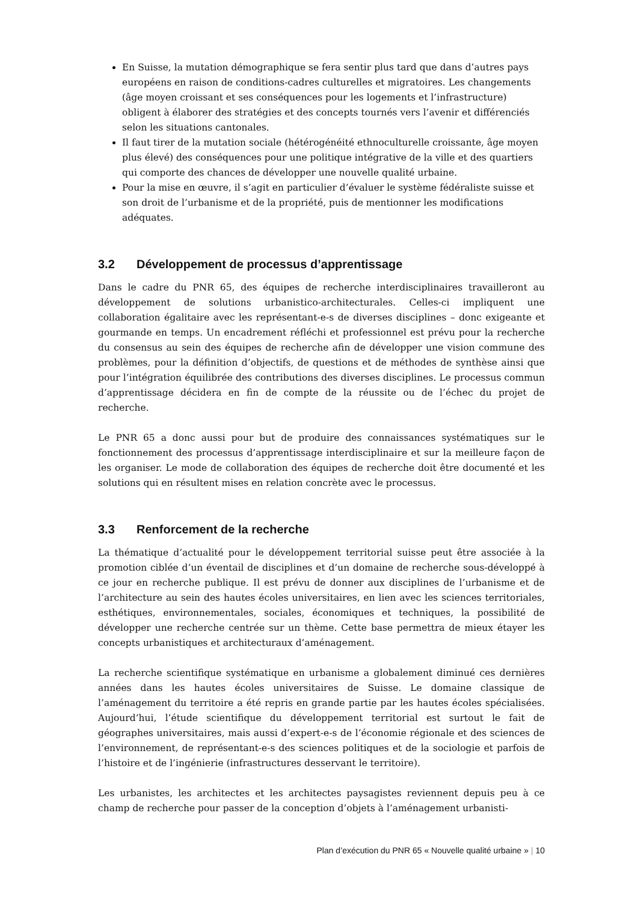En Suisse, la mutation démographique se fera sentir plus tard que dans d’autres pays européens en raison de conditions-cadres culturelles et migratoires. Les changements (âge moyen croissant et ses conséquences pour les logements et l’infrastructure) obligent à élaborer des stratégies et des concepts tournés vers l’avenir et différenciés selon les situations cantonales.
Il faut tirer de la mutation sociale (hétérogénéité ethnoculturelle croissante, âge moyen plus élevé) des conséquences pour une politique intégrative de la ville et des quartiers qui comporte des chances de développer une nouvelle qualité urbaine.
Pour la mise en œuvre, il s’agit en particulier d’évaluer le système fédéraliste suisse et son droit de l’urbanisme et de la propriété, puis de mentionner les modifications adéquates.
3.2 Développement de processus d’apprentissage
Dans le cadre du PNR 65, des équipes de recherche interdisciplinaires travailleront au développement de solutions urbanistico-architecturales. Celles-ci impliquent une collaboration égalitaire avec les représentant-e-s de diverses disciplines – donc exigeante et gourmande en temps. Un encadrement réfléchi et professionnel est prévu pour la recherche du consensus au sein des équipes de recherche afin de développer une vision commune des problèmes, pour la définition d’objectifs, de questions et de méthodes de synthèse ainsi que pour l’intégration équilibrée des contributions des diverses disciplines. Le processus commun d’apprentissage décidera en fin de compte de la réussite ou de l’échec du projet de recherche.
Le PNR 65 a donc aussi pour but de produire des connaissances systématiques sur le fonctionnement des processus d’apprentissage interdisciplinaire et sur la meilleure façon de les organiser. Le mode de collaboration des équipes de recherche doit être documenté et les solutions qui en résultent mises en relation concrète avec le processus.
3.3 Renforcement de la recherche
La thématique d’actualité pour le développement territorial suisse peut être associée à la promotion ciblée d’un éventail de disciplines et d’un domaine de recherche sous-développé à ce jour en recherche publique. Il est prévu de donner aux disciplines de l’urbanisme et de l’architecture au sein des hautes écoles universitaires, en lien avec les sciences territoriales, esthétiques, environnementales, sociales, économiques et techniques, la possibilité de développer une recherche centrée sur un thème. Cette base permettra de mieux étayer les concepts urbanistiques et architecturaux d’aménagement.
La recherche scientifique systématique en urbanisme a globalement diminué ces dernières années dans les hautes écoles universitaires de Suisse. Le domaine classique de l’aménagement du territoire a été repris en grande partie par les hautes écoles spécialisées. Aujourd’hui, l’étude scientifique du développement territorial est surtout le fait de géographes universitaires, mais aussi d’expert-e-s de l’économie régionale et des sciences de l’environnement, de représentant-e-s des sciences politiques et de la sociologie et parfois de l’histoire et de l’ingénierie (infrastructures desservant le territoire).
Les urbanistes, les architectes et les architectes paysagistes reviennent depuis peu à ce champ de recherche pour passer de la conception d’objets à l’aménagement urbanisti-
Plan d’exécution du PNR 65 « Nouvelle qualité urbaine » | 10